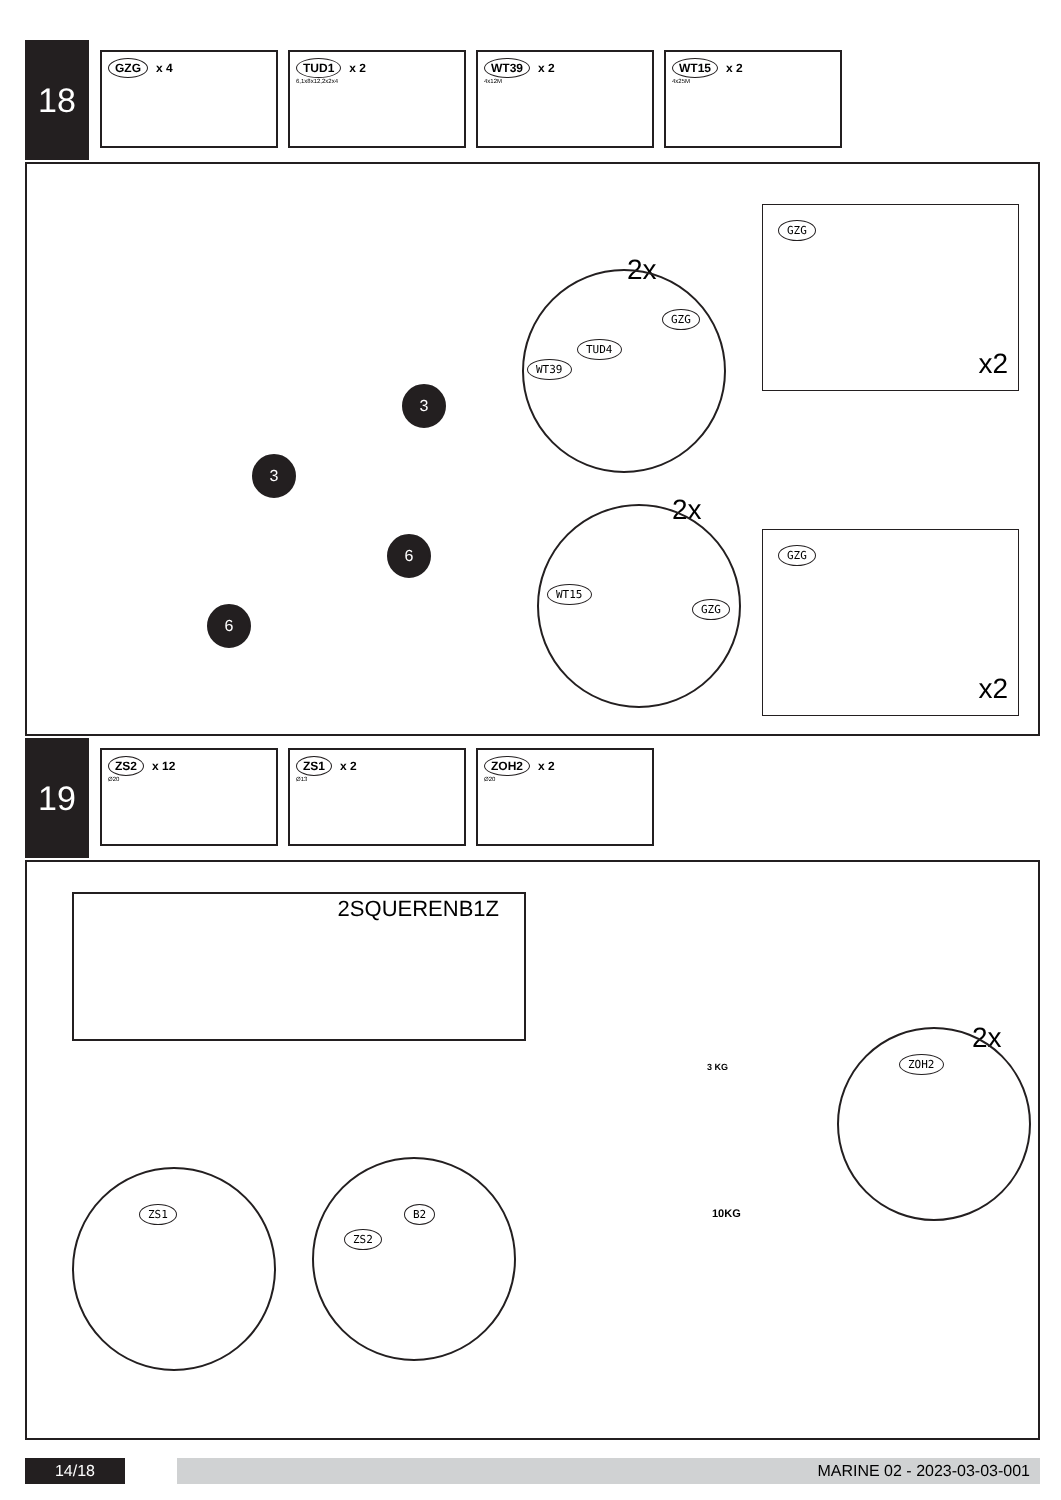18
GZG x 4 TUD1 x 2
6,1x8x12,2x2x4
WT39 x 2
4x12M
WT15 x 2
4x25M
2x
WT39
TUD4
GZG
3
3
6
6
2x
WT15
GZG
GZG
x2
GZG
x2
19
ZS2 x 12
Ø20
ZS1 x 2
Ø13
ZOH2 x 2
Ø20
2SQUERENB1Z
ZS1
ZS2
B2
3 KG
10KG
2x
ZOH2
14/18 MARINE 02 - 2023-03-03-001